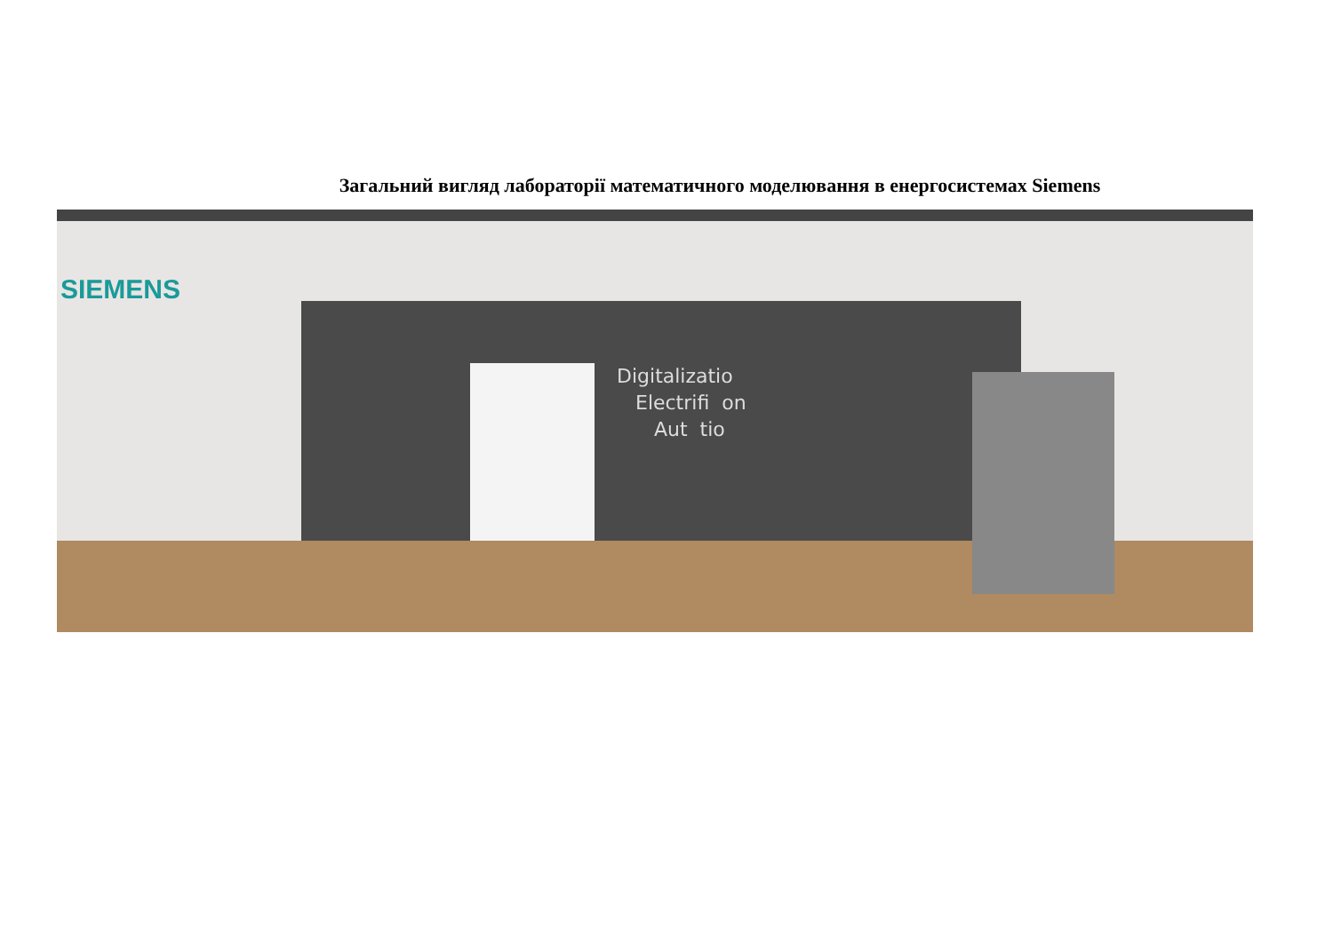Загальний вигляд лабораторії математичного моделювання в енергосистемах Siemens
SIEMENS
Digitalizatio
Electrifi on
Aut tio